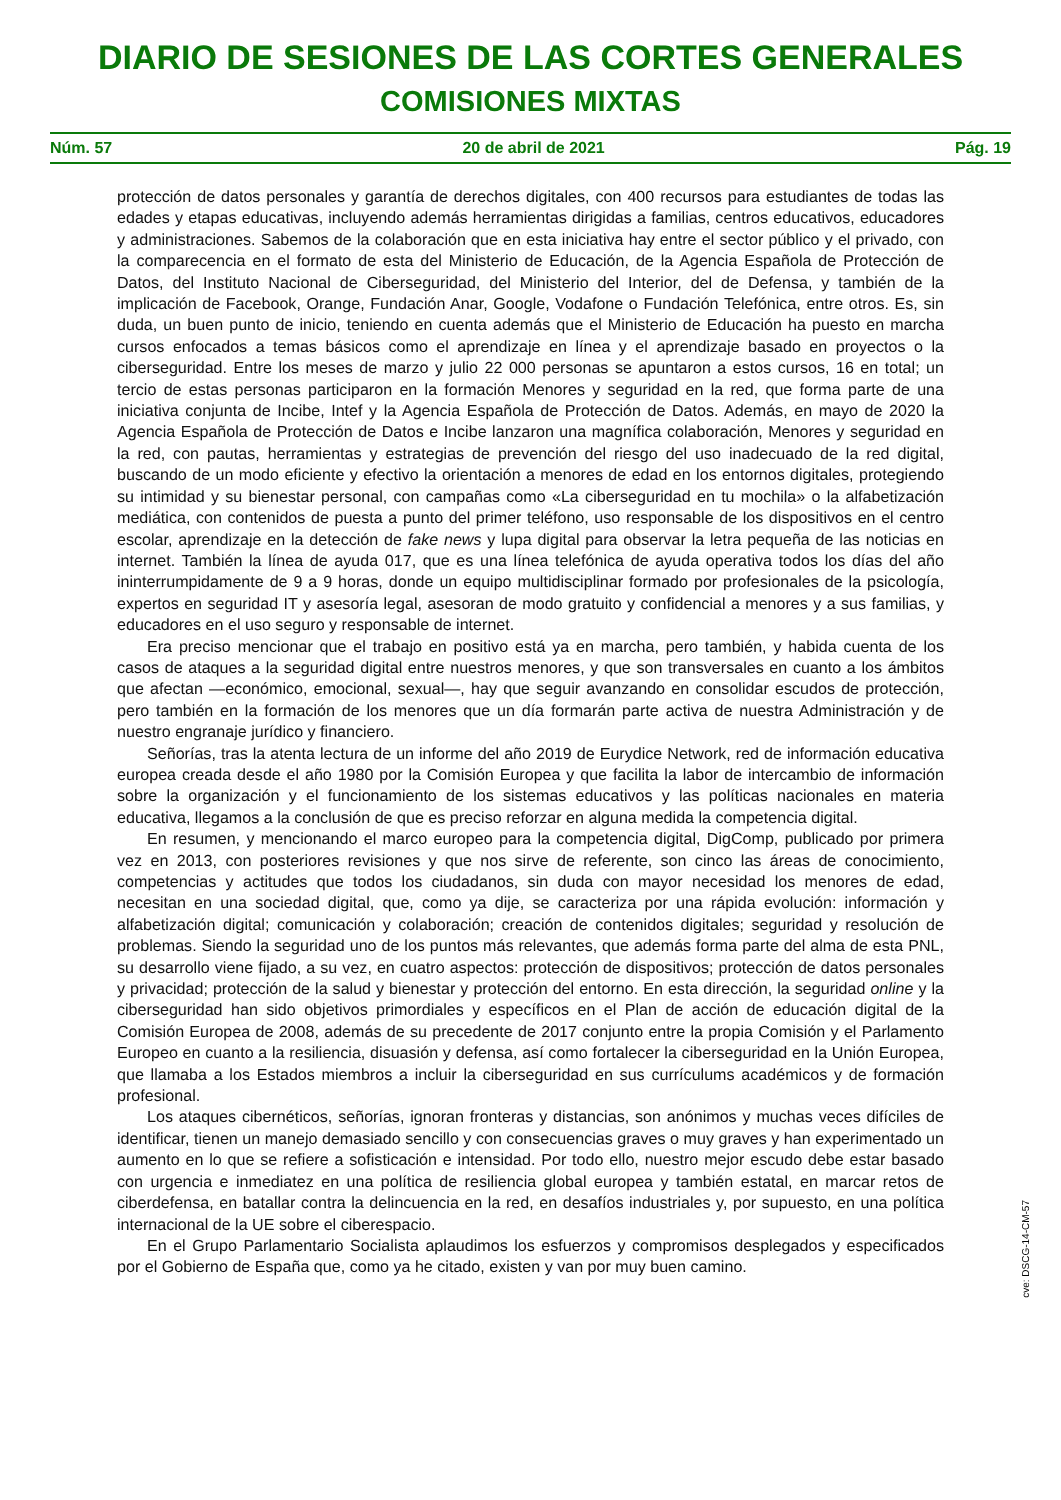DIARIO DE SESIONES DE LAS CORTES GENERALES
COMISIONES MIXTAS
Núm. 57 20 de abril de 2021 Pág. 19
protección de datos personales y garantía de derechos digitales, con 400 recursos para estudiantes de todas las edades y etapas educativas, incluyendo además herramientas dirigidas a familias, centros educativos, educadores y administraciones. Sabemos de la colaboración que en esta iniciativa hay entre el sector público y el privado, con la comparecencia en el formato de esta del Ministerio de Educación, de la Agencia Española de Protección de Datos, del Instituto Nacional de Ciberseguridad, del Ministerio del Interior, del de Defensa, y también de la implicación de Facebook, Orange, Fundación Anar, Google, Vodafone o Fundación Telefónica, entre otros. Es, sin duda, un buen punto de inicio, teniendo en cuenta además que el Ministerio de Educación ha puesto en marcha cursos enfocados a temas básicos como el aprendizaje en línea y el aprendizaje basado en proyectos o la ciberseguridad. Entre los meses de marzo y julio 22 000 personas se apuntaron a estos cursos, 16 en total; un tercio de estas personas participaron en la formación Menores y seguridad en la red, que forma parte de una iniciativa conjunta de Incibe, Intef y la Agencia Española de Protección de Datos. Además, en mayo de 2020 la Agencia Española de Protección de Datos e Incibe lanzaron una magnífica colaboración, Menores y seguridad en la red, con pautas, herramientas y estrategias de prevención del riesgo del uso inadecuado de la red digital, buscando de un modo eficiente y efectivo la orientación a menores de edad en los entornos digitales, protegiendo su intimidad y su bienestar personal, con campañas como «La ciberseguridad en tu mochila» o la alfabetización mediática, con contenidos de puesta a punto del primer teléfono, uso responsable de los dispositivos en el centro escolar, aprendizaje en la detección de fake news y lupa digital para observar la letra pequeña de las noticias en internet. También la línea de ayuda 017, que es una línea telefónica de ayuda operativa todos los días del año ininterrumpidamente de 9 a 9 horas, donde un equipo multidisciplinar formado por profesionales de la psicología, expertos en seguridad IT y asesoría legal, asesoran de modo gratuito y confidencial a menores y a sus familias, y educadores en el uso seguro y responsable de internet.
Era preciso mencionar que el trabajo en positivo está ya en marcha, pero también, y habida cuenta de los casos de ataques a la seguridad digital entre nuestros menores, y que son transversales en cuanto a los ámbitos que afectan —económico, emocional, sexual—, hay que seguir avanzando en consolidar escudos de protección, pero también en la formación de los menores que un día formarán parte activa de nuestra Administración y de nuestro engranaje jurídico y financiero.
Señorías, tras la atenta lectura de un informe del año 2019 de Eurydice Network, red de información educativa europea creada desde el año 1980 por la Comisión Europea y que facilita la labor de intercambio de información sobre la organización y el funcionamiento de los sistemas educativos y las políticas nacionales en materia educativa, llegamos a la conclusión de que es preciso reforzar en alguna medida la competencia digital.
En resumen, y mencionando el marco europeo para la competencia digital, DigComp, publicado por primera vez en 2013, con posteriores revisiones y que nos sirve de referente, son cinco las áreas de conocimiento, competencias y actitudes que todos los ciudadanos, sin duda con mayor necesidad los menores de edad, necesitan en una sociedad digital, que, como ya dije, se caracteriza por una rápida evolución: información y alfabetización digital; comunicación y colaboración; creación de contenidos digitales; seguridad y resolución de problemas. Siendo la seguridad uno de los puntos más relevantes, que además forma parte del alma de esta PNL, su desarrollo viene fijado, a su vez, en cuatro aspectos: protección de dispositivos; protección de datos personales y privacidad; protección de la salud y bienestar y protección del entorno. En esta dirección, la seguridad online y la ciberseguridad han sido objetivos primordiales y específicos en el Plan de acción de educación digital de la Comisión Europea de 2008, además de su precedente de 2017 conjunto entre la propia Comisión y el Parlamento Europeo en cuanto a la resiliencia, disuasión y defensa, así como fortalecer la ciberseguridad en la Unión Europea, que llamaba a los Estados miembros a incluir la ciberseguridad en sus currículums académicos y de formación profesional.
Los ataques cibernéticos, señorías, ignoran fronteras y distancias, son anónimos y muchas veces difíciles de identificar, tienen un manejo demasiado sencillo y con consecuencias graves o muy graves y han experimentado un aumento en lo que se refiere a sofisticación e intensidad. Por todo ello, nuestro mejor escudo debe estar basado con urgencia e inmediatez en una política de resiliencia global europea y también estatal, en marcar retos de ciberdefensa, en batallar contra la delincuencia en la red, en desafíos industriales y, por supuesto, en una política internacional de la UE sobre el ciberespacio.
En el Grupo Parlamentario Socialista aplaudimos los esfuerzos y compromisos desplegados y especificados por el Gobierno de España que, como ya he citado, existen y van por muy buen camino.
cve: DSCG-14-CM-57